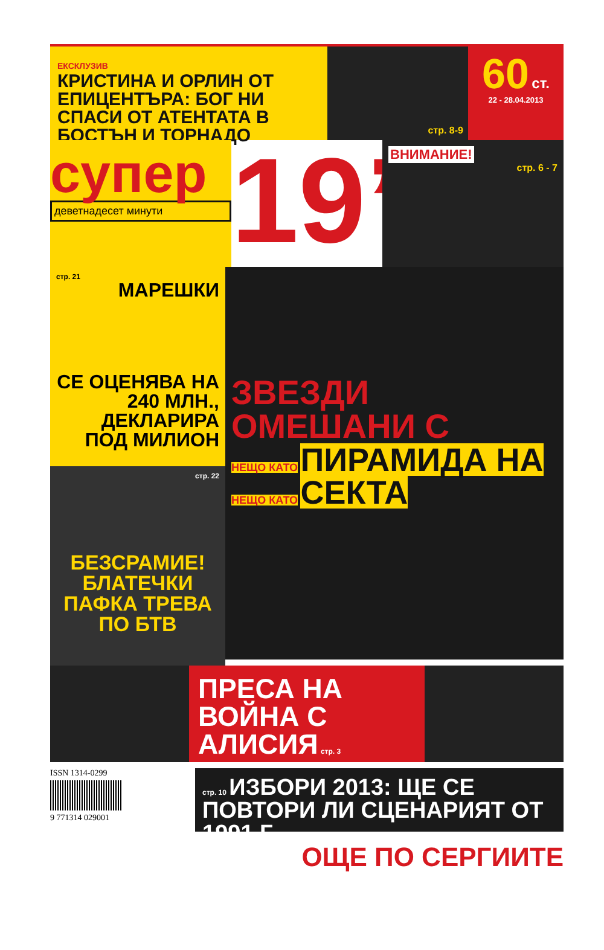ЕКСКЛУЗИВ
КРИСТИНА И ОРЛИН ОТ ЕПИЦЕНТЪРА: БОГ НИ СПАСИ ОТ АТЕНТАТА В БОСТЪН И ТОРНАДО
стр. 8-9
60 ст.
22 - 28.04.2013
супер
деветнадесет минути
19’
ВНИМАНИЕ!
стр. 6 - 7
стр. 21
МАРЕШКИ
СЕ ОЦЕНЯВА НА 240 МЛН., ДЕКЛАРИРА ПОД МИЛИОН
стр. 22
БЕЗСРАМИЕ! БЛАТЕЧКИ ПАФКА ТРЕВА ПО БТВ
ЗВЕЗДИ ОМЕШАНИ С
НЕЩО КАТО
ПИРАМИДА НА
НЕЩО КАТО
СЕКТА
ПРЕСА НА ВОЙНА С АЛИСИЯ стр. 3
ISSN 1314-0299
9 771314 029001
стр. 10 ИЗБОРИ 2013: ЩЕ СЕ ПОВТОРИ ЛИ СЦЕНАРИЯТ ОТ 1991 Г.
ОЩЕ ПО СЕРГИИТЕ